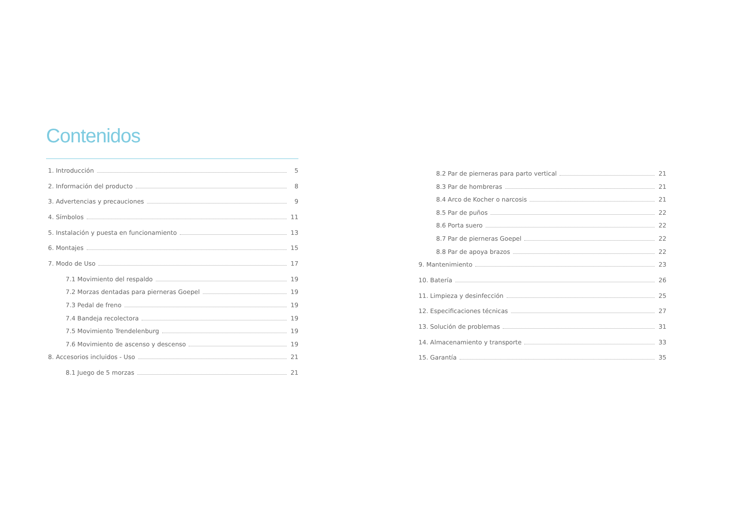Contenidos
1. Introducción 5
2. Información del producto 8
3. Advertencias y precauciones 9
4. Símbolos 11
5. Instalación y puesta en funcionamiento 13
6. Montajes 15
7. Modo de Uso 17
7.1 Movimiento del respaldo 19
7.2 Morzas dentadas para pierneras Goepel 19
7.3 Pedal de freno 19
7.4 Bandeja recolectora 19
7.5 Movimiento Trendelenburg 19
7.6 Movimiento de ascenso y descenso 19
8. Accesorios incluidos - Uso 21
8.1 Juego de 5 morzas 21
8.2 Par de pierneras para parto vertical 21
8.3 Par de hombreras 21
8.4 Arco de Kocher o narcosis 21
8.5 Par de puños 22
8.6 Porta suero 22
8.7 Par de pierneras Goepel 22
8.8 Par de apoya brazos 22
9. Mantenimiento 23
10. Batería 26
11. Limpieza y desinfección 25
12. Especificaciones técnicas 27
13. Solución de problemas 31
14. Almacenamiento y transporte 33
15. Garantía 35